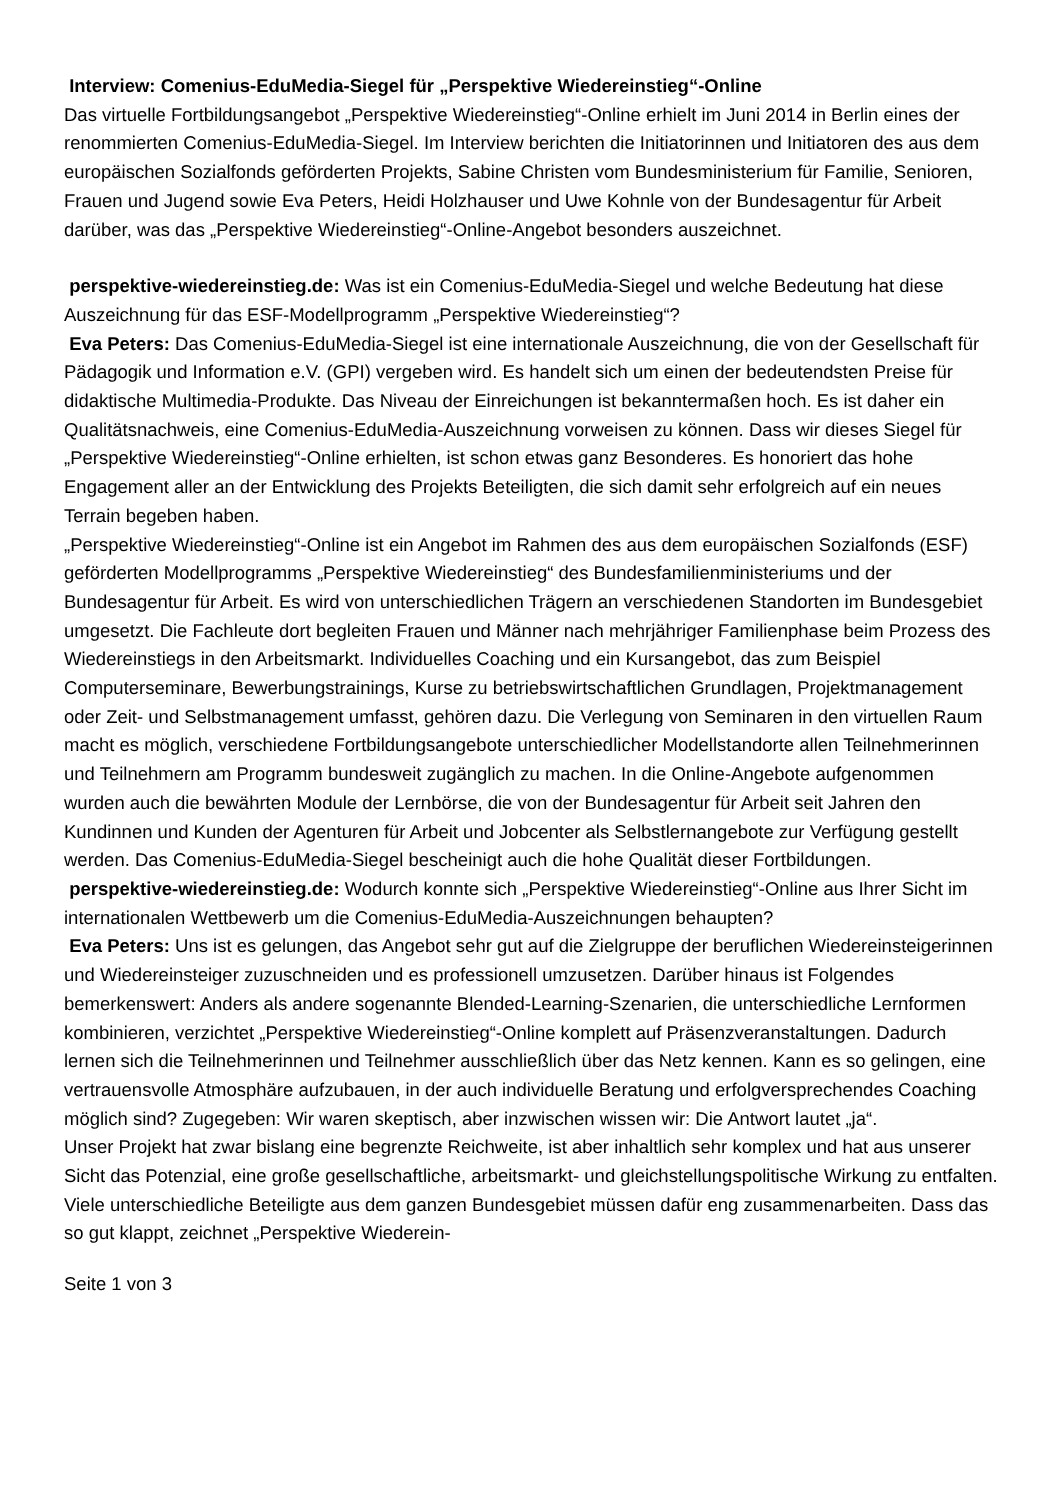Interview: Comenius-EduMedia-Siegel für „Perspektive Wiedereinstieg“-Online
Das virtuelle Fortbildungsangebot „Perspektive Wiedereinstieg“-Online erhielt im Juni 2014 in Berlin eines der renommierten Comenius-EduMedia-Siegel. Im Interview berichten die Initiatorinnen und Initiatoren des aus dem europäischen Sozialfonds geförderten Projekts, Sabine Christen vom Bundesministerium für Familie, Senioren, Frauen und Jugend sowie Eva Peters, Heidi Holzhauser und Uwe Kohnle von der Bundesagentur für Arbeit darüber, was das „Perspektive Wiedereinstieg“-Online-Angebot besonders auszeichnet.
perspektive-wiedereinstieg.de: Was ist ein Comenius-EduMedia-Siegel und welche Bedeutung hat diese Auszeichnung für das ESF-Modellprogramm „Perspektive Wiedereinstieg“?
Eva Peters: Das Comenius-EduMedia-Siegel ist eine internationale Auszeichnung, die von der Gesellschaft für Pädagogik und Information e.V. (GPI) vergeben wird. Es handelt sich um einen der bedeutendsten Preise für didaktische Multimedia-Produkte. Das Niveau der Einreichungen ist bekanntermaßen hoch. Es ist daher ein Qualitätsnachweis, eine Comenius-EduMedia-Auszeichnung vorweisen zu können. Dass wir dieses Siegel für „Perspektive Wiedereinstieg“-Online erhielten, ist schon etwas ganz Besonderes. Es honoriert das hohe Engagement aller an der Entwicklung des Projekts Beteiligten, die sich damit sehr erfolgreich auf ein neues Terrain begeben haben.
„Perspektive Wiedereinstieg“-Online ist ein Angebot im Rahmen des aus dem europäischen Sozialfonds (ESF) geförderten Modellprogramms „Perspektive Wiedereinstieg“ des Bundesfamilienministeriums und der Bundesagentur für Arbeit. Es wird von unterschiedlichen Trägern an verschiedenen Standorten im Bundesgebiet umgesetzt. Die Fachleute dort begleiten Frauen und Männer nach mehrjähriger Familienphase beim Prozess des Wiedereinstiegs in den Arbeitsmarkt. Individuelles Coaching und ein Kursangebot, das zum Beispiel Computerseminare, Bewerbungstrainings, Kurse zu betriebswirtschaftlichen Grundlagen, Projektmanagement oder Zeit- und Selbstmanagement umfasst, gehören dazu. Die Verlegung von Seminaren in den virtuellen Raum macht es möglich, verschiedene Fortbildungsangebote unterschiedlicher Modellstandorte allen Teilnehmerinnen und Teilnehmern am Programm bundesweit zugänglich zu machen. In die Online-Angebote aufgenommen wurden auch die bewährten Module der Lernbörse, die von der Bundesagentur für Arbeit seit Jahren den Kundinnen und Kunden der Agenturen für Arbeit und Jobcenter als Selbstlernangebote zur Verfügung gestellt werden. Das Comenius-EduMedia-Siegel bescheinigt auch die hohe Qualität dieser Fortbildungen.
perspektive-wiedereinstieg.de: Wodurch konnte sich „Perspektive Wiedereinstieg“-Online aus Ihrer Sicht im internationalen Wettbewerb um die Comenius-EduMedia-Auszeichnungen behaupten?
Eva Peters: Uns ist es gelungen, das Angebot sehr gut auf die Zielgruppe der beruflichen Wiedereinsteigerinnen und Wiedereinsteiger zuzuschneiden und es professionell umzusetzen. Darüber hinaus ist Folgendes bemerkenswert: Anders als andere sogenannte Blended-Learning-Szenarien, die unterschiedliche Lernformen kombinieren, verzichtet „Perspektive Wiedereinstieg“-Online komplett auf Präsenzveranstaltungen. Dadurch lernen sich die Teilnehmerinnen und Teilnehmer ausschließlich über das Netz kennen. Kann es so gelingen, eine vertrauensvolle Atmosphäre aufzubauen, in der auch individuelle Beratung und erfolgversprechendes Coaching möglich sind? Zugegeben: Wir waren skeptisch, aber inzwischen wissen wir: Die Antwort lautet „ja“.
Unser Projekt hat zwar bislang eine begrenzte Reichweite, ist aber inhaltlich sehr komplex und hat aus unserer Sicht das Potenzial, eine große gesellschaftliche, arbeitsmarkt- und gleichstellungspolitische Wirkung zu entfalten. Viele unterschiedliche Beteiligte aus dem ganzen Bundesgebiet müssen dafür eng zusammenarbeiten. Dass das so gut klappt, zeichnet „Perspektive Wiederein-
Seite 1 von 3